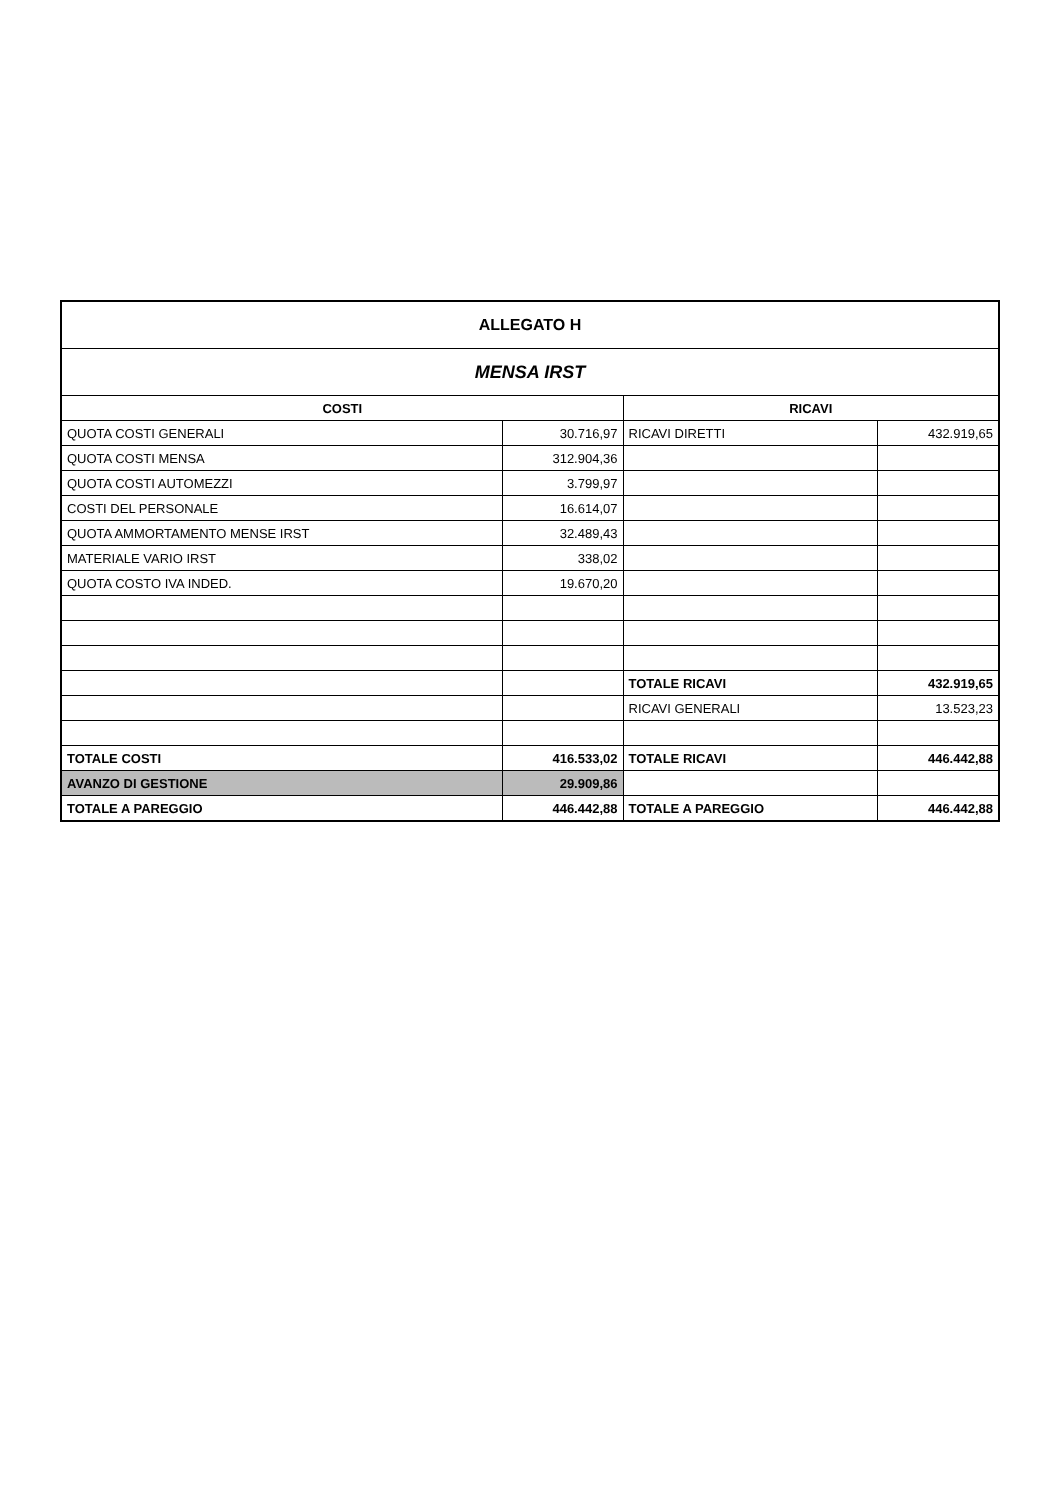| ALLEGATO H | | | |
| MENSA IRST | | | |
| COSTI | | RICAVI | |
| QUOTA COSTI GENERALI | 30.716,97 | RICAVI DIRETTI | 432.919,65 |
| QUOTA COSTI MENSA | 312.904,36 | | |
| QUOTA COSTI AUTOMEZZI | 3.799,97 | | |
| COSTI DEL PERSONALE | 16.614,07 | | |
| QUOTA AMMORTAMENTO MENSE IRST | 32.489,43 | | |
| MATERIALE VARIO IRST | 338,02 | | |
| QUOTA COSTO IVA INDED. | 19.670,20 | | |
| | | TOTALE RICAVI | 432.919,65 |
| | | RICAVI GENERALI | 13.523,23 |
| TOTALE COSTI | 416.533,02 | TOTALE RICAVI | 446.442,88 |
| AVANZO DI GESTIONE | 29.909,86 | | |
| TOTALE A PAREGGIO | 446.442,88 | TOTALE A PAREGGIO | 446.442,88 |